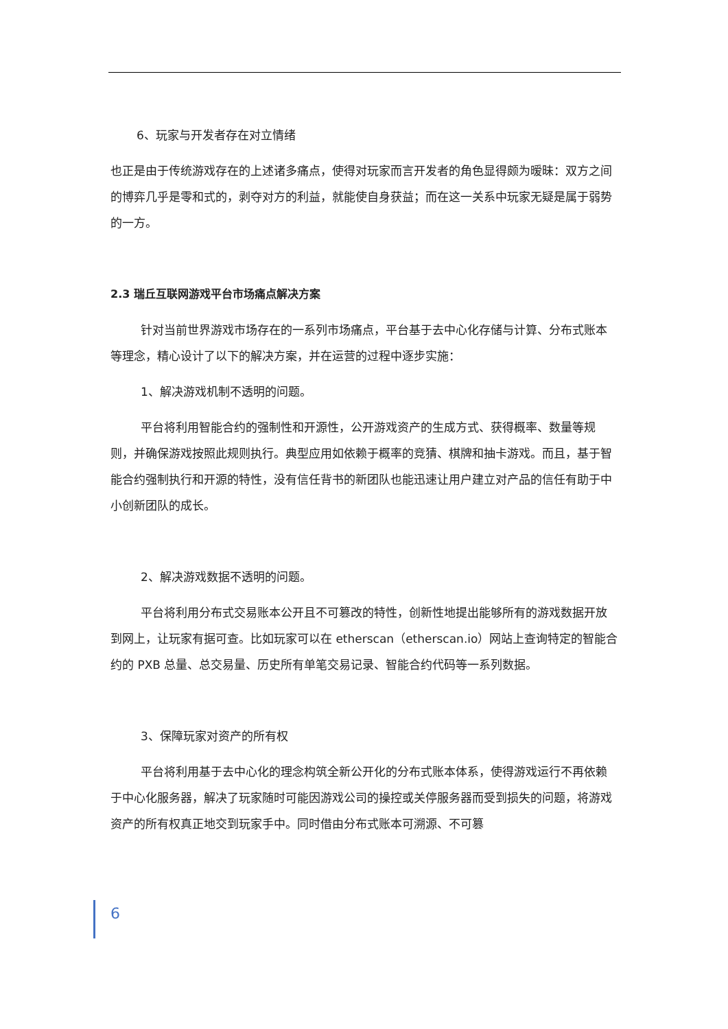6、玩家与开发者存在对立情绪
也正是由于传统游戏存在的上述诸多痛点，使得对玩家而言开发者的角色显得颇为暧昧：双方之间的博弈几乎是零和式的，剥夺对方的利益，就能使自身获益；而在这一关系中玩家无疑是属于弱势的一方。
2.3 瑞丘互联网游戏平台市场痛点解决方案
针对当前世界游戏市场存在的一系列市场痛点，平台基于去中心化存储与计算、分布式账本等理念，精心设计了以下的解决方案，并在运营的过程中逐步实施：
1、解决游戏机制不透明的问题。
平台将利用智能合约的强制性和开源性，公开游戏资产的生成方式、获得概率、数量等规则，并确保游戏按照此规则执行。典型应用如依赖于概率的竞猜、棋牌和抽卡游戏。而且，基于智能合约强制执行和开源的特性，没有信任背书的新团队也能迅速让用户建立对产品的信任有助于中小创新团队的成长。
2、解决游戏数据不透明的问题。
平台将利用分布式交易账本公开且不可篡改的特性，创新性地提出能够所有的游戏数据开放到网上，让玩家有据可查。比如玩家可以在 etherscan（etherscan.io）网站上查询特定的智能合约的 PXB 总量、总交易量、历史所有单笔交易记录、智能合约代码等一系列数据。
3、保障玩家对资产的所有权
平台将利用基于去中心化的理念构筑全新公开化的分布式账本体系，使得游戏运行不再依赖于中心化服务器，解决了玩家随时可能因游戏公司的操控或关停服务器而受到损失的问题，将游戏资产的所有权真正地交到玩家手中。同时借由分布式账本可溯源、不可篡
6